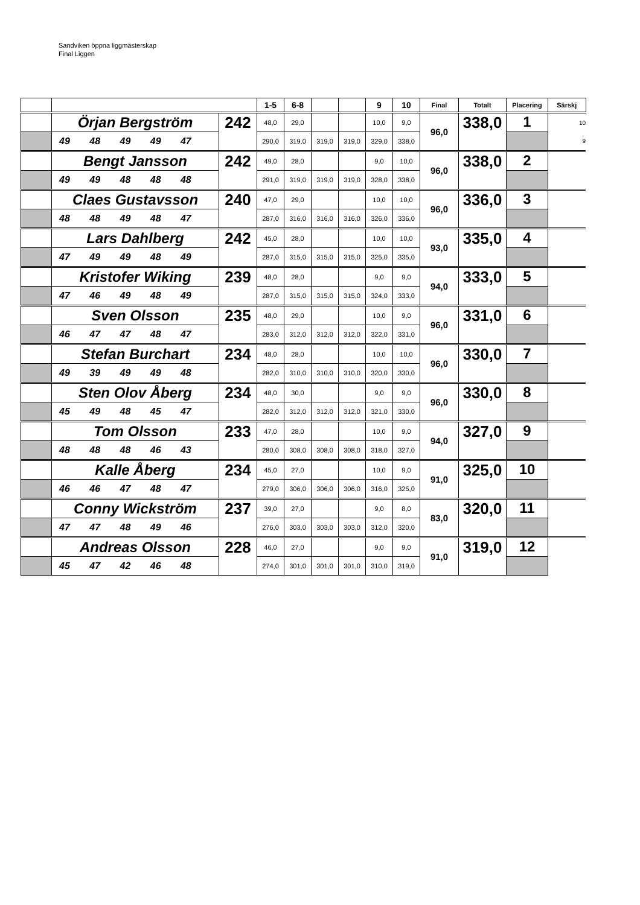Sandviken öppna liggmästerskap
Final Liggen
| | | | 1-5 | 6-8 | | | 9 | 10 | Final | Totalt | Placering | Särskj |
| --- | --- | --- | --- | --- | --- | --- | --- | --- | --- | --- | --- | --- |
| | Örjan Bergström | 242 | 48,0 | 29,0 | | | 10,0 | 9,0 | 96,0 | 338,0 | 1 | 10 |
| | 49 48 49 49 47 | | 290,0 | 319,0 | 319,0 | 319,0 | 329,0 | 338,0 | | | | 9 |
| | Bengt Jansson | 242 | 49,0 | 28,0 | | | 9,0 | 10,0 | 96,0 | 338,0 | 2 | |
| | 49 49 48 48 48 | | 291,0 | 319,0 | 319,0 | 319,0 | 328,0 | 338,0 | | | | |
| | Claes Gustavsson | 240 | 47,0 | 29,0 | | | 10,0 | 10,0 | 96,0 | 336,0 | 3 | |
| | 48 48 49 48 47 | | 287,0 | 316,0 | 316,0 | 316,0 | 326,0 | 336,0 | | | | |
| | Lars Dahlberg | 242 | 45,0 | 28,0 | | | 10,0 | 10,0 | 93,0 | 335,0 | 4 | |
| | 47 49 49 48 49 | | 287,0 | 315,0 | 315,0 | 315,0 | 325,0 | 335,0 | | | | |
| | Kristofer Wiking | 239 | 48,0 | 28,0 | | | 9,0 | 9,0 | 94,0 | 333,0 | 5 | |
| | 47 46 49 48 49 | | 287,0 | 315,0 | 315,0 | 315,0 | 324,0 | 333,0 | | | | |
| | Sven Olsson | 235 | 48,0 | 29,0 | | | 10,0 | 9,0 | 96,0 | 331,0 | 6 | |
| | 46 47 47 48 47 | | 283,0 | 312,0 | 312,0 | 312,0 | 322,0 | 331,0 | | | | |
| | Stefan Burchart | 234 | 48,0 | 28,0 | | | 10,0 | 10,0 | 96,0 | 330,0 | 7 | |
| | 49 39 49 49 48 | | 282,0 | 310,0 | 310,0 | 310,0 | 320,0 | 330,0 | | | | |
| | Sten Olov Åberg | 234 | 48,0 | 30,0 | | | 9,0 | 9,0 | 96,0 | 330,0 | 8 | |
| | 45 49 48 45 47 | | 282,0 | 312,0 | 312,0 | 312,0 | 321,0 | 330,0 | | | | |
| | Tom Olsson | 233 | 47,0 | 28,0 | | | 10,0 | 9,0 | 94,0 | 327,0 | 9 | |
| | 48 48 48 46 43 | | 280,0 | 308,0 | 308,0 | 308,0 | 318,0 | 327,0 | | | | |
| | Kalle Åberg | 234 | 45,0 | 27,0 | | | 10,0 | 9,0 | 91,0 | 325,0 | 10 | |
| | 46 46 47 48 47 | | 279,0 | 306,0 | 306,0 | 306,0 | 316,0 | 325,0 | | | | |
| | Conny Wickström | 237 | 39,0 | 27,0 | | | 9,0 | 8,0 | 83,0 | 320,0 | 11 | |
| | 47 47 48 49 46 | | 276,0 | 303,0 | 303,0 | 303,0 | 312,0 | 320,0 | | | | |
| | Andreas Olsson | 228 | 46,0 | 27,0 | | | 9,0 | 9,0 | 91,0 | 319,0 | 12 | |
| | 45 47 42 46 48 | | 274,0 | 301,0 | 301,0 | 301,0 | 310,0 | 319,0 | | | | |